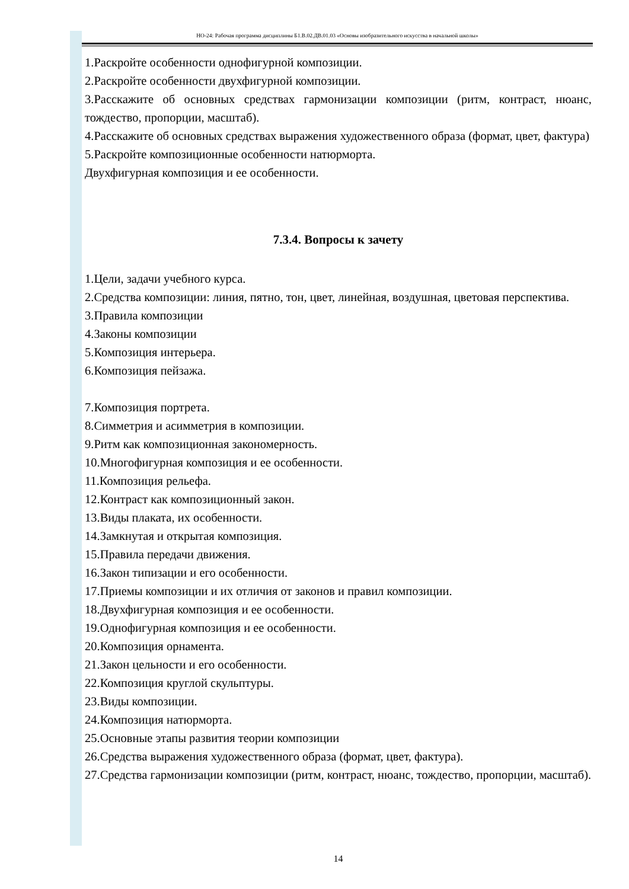НО-24: Рабочая программа дисциплины Б1.В.02.ДВ.01.03 «Основы изобразительного искусства в начальной школы»
1.Раскройте особенности однофигурной композиции.
2.Раскройте особенности двухфигурной композиции.
3.Расскажите об основных средствах гармонизации композиции (ритм, контраст, нюанс, тождество, пропорции, масштаб).
4.Расскажите об основных средствах выражения художественного образа (формат, цвет, фактура)
5.Раскройте композиционные особенности натюрморта.
Двухфигурная композиция и ее особенности.
7.3.4. Вопросы к зачету
1.Цели, задачи учебного курса.
2.Средства композиции: линия, пятно, тон, цвет, линейная, воздушная, цветовая перспектива.
3.Правила композиции
4.Законы композиции
5.Композиция интерьера.
6.Композиция пейзажа.
7.Композиция портрета.
8.Симметрия и асимметрия в композиции.
9.Ритм как композиционная закономерность.
10.Многофигурная композиция и ее особенности.
11.Композиция рельефа.
12.Контраст как композиционный закон.
13.Виды плаката, их особенности.
14.Замкнутая и открытая композиция.
15.Правила передачи движения.
16.Закон типизации и его особенности.
17.Приемы композиции и их отличия от законов и правил композиции.
18.Двухфигурная композиция и ее особенности.
19.Однофигурная композиция и ее особенности.
20.Композиция орнамента.
21.Закон цельности и его особенности.
22.Композиция круглой скульптуры.
23.Виды композиции.
24.Композиция натюрморта.
25.Основные этапы развития теории композиции
26.Средства выражения художественного образа (формат, цвет, фактура).
27.Средства гармонизации композиции (ритм, контраст, нюанс, тождество, пропорции, масштаб).
14